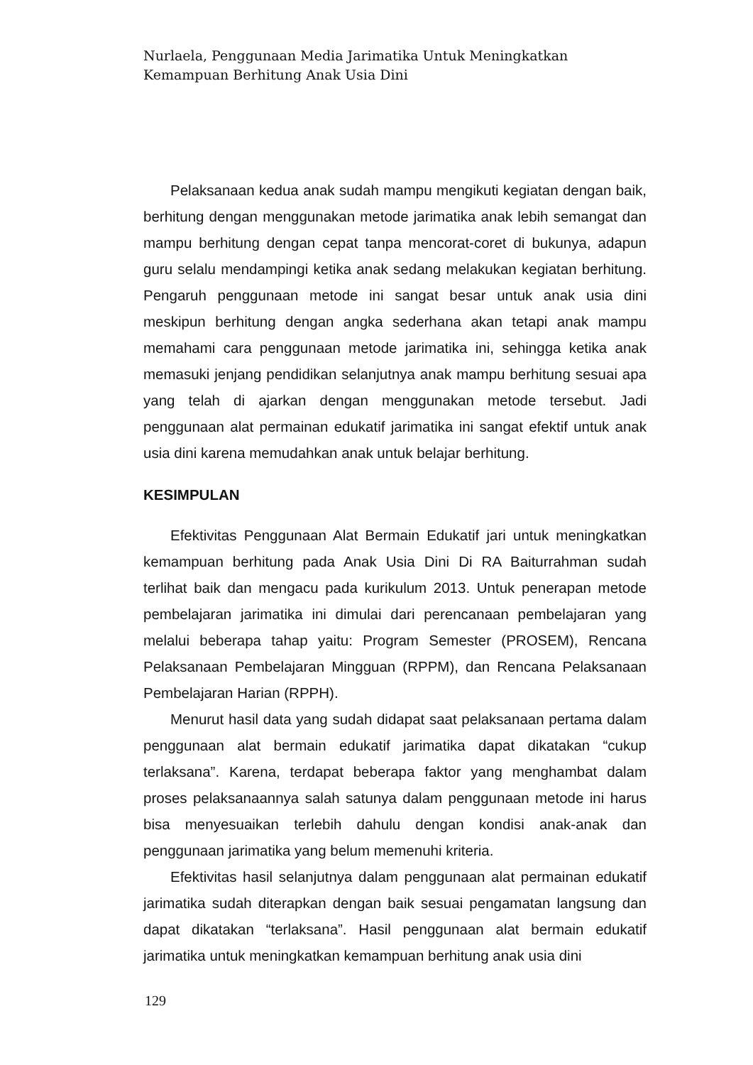Nurlaela, Penggunaan Media Jarimatika Untuk Meningkatkan Kemampuan Berhitung Anak Usia Dini
Pelaksanaan kedua anak sudah mampu mengikuti kegiatan dengan baik, berhitung dengan menggunakan metode jarimatika anak lebih semangat dan mampu berhitung dengan cepat tanpa mencorat-coret di bukunya, adapun guru selalu mendampingi ketika anak sedang melakukan kegiatan berhitung. Pengaruh penggunaan metode ini sangat besar untuk anak usia dini meskipun berhitung dengan angka sederhana akan tetapi anak mampu memahami cara penggunaan metode jarimatika ini, sehingga ketika anak memasuki jenjang pendidikan selanjutnya anak mampu berhitung sesuai apa yang telah di ajarkan dengan menggunakan metode tersebut. Jadi penggunaan alat permainan edukatif jarimatika ini sangat efektif untuk anak usia dini karena memudahkan anak untuk belajar berhitung.
KESIMPULAN
Efektivitas Penggunaan Alat Bermain Edukatif jari untuk meningkatkan kemampuan berhitung pada Anak Usia Dini Di RA Baiturrahman sudah terlihat baik dan mengacu pada kurikulum 2013. Untuk penerapan metode pembelajaran jarimatika ini dimulai dari perencanaan pembelajaran yang melalui beberapa tahap yaitu: Program Semester (PROSEM), Rencana Pelaksanaan Pembelajaran Mingguan (RPPM), dan Rencana Pelaksanaan Pembelajaran Harian (RPPH).
Menurut hasil data yang sudah didapat saat pelaksanaan pertama dalam penggunaan alat bermain edukatif jarimatika dapat dikatakan “cukup terlaksana”. Karena, terdapat beberapa faktor yang menghambat dalam proses pelaksanaannya salah satunya dalam penggunaan metode ini harus bisa menyesuaikan terlebih dahulu dengan kondisi anak-anak dan penggunaan jarimatika yang belum memenuhi kriteria.
Efektivitas hasil selanjutnya dalam penggunaan alat permainan edukatif jarimatika sudah diterapkan dengan baik sesuai pengamatan langsung dan dapat dikatakan “terlaksana”. Hasil penggunaan alat bermain edukatif jarimatika untuk meningkatkan kemampuan berhitung anak usia dini
129